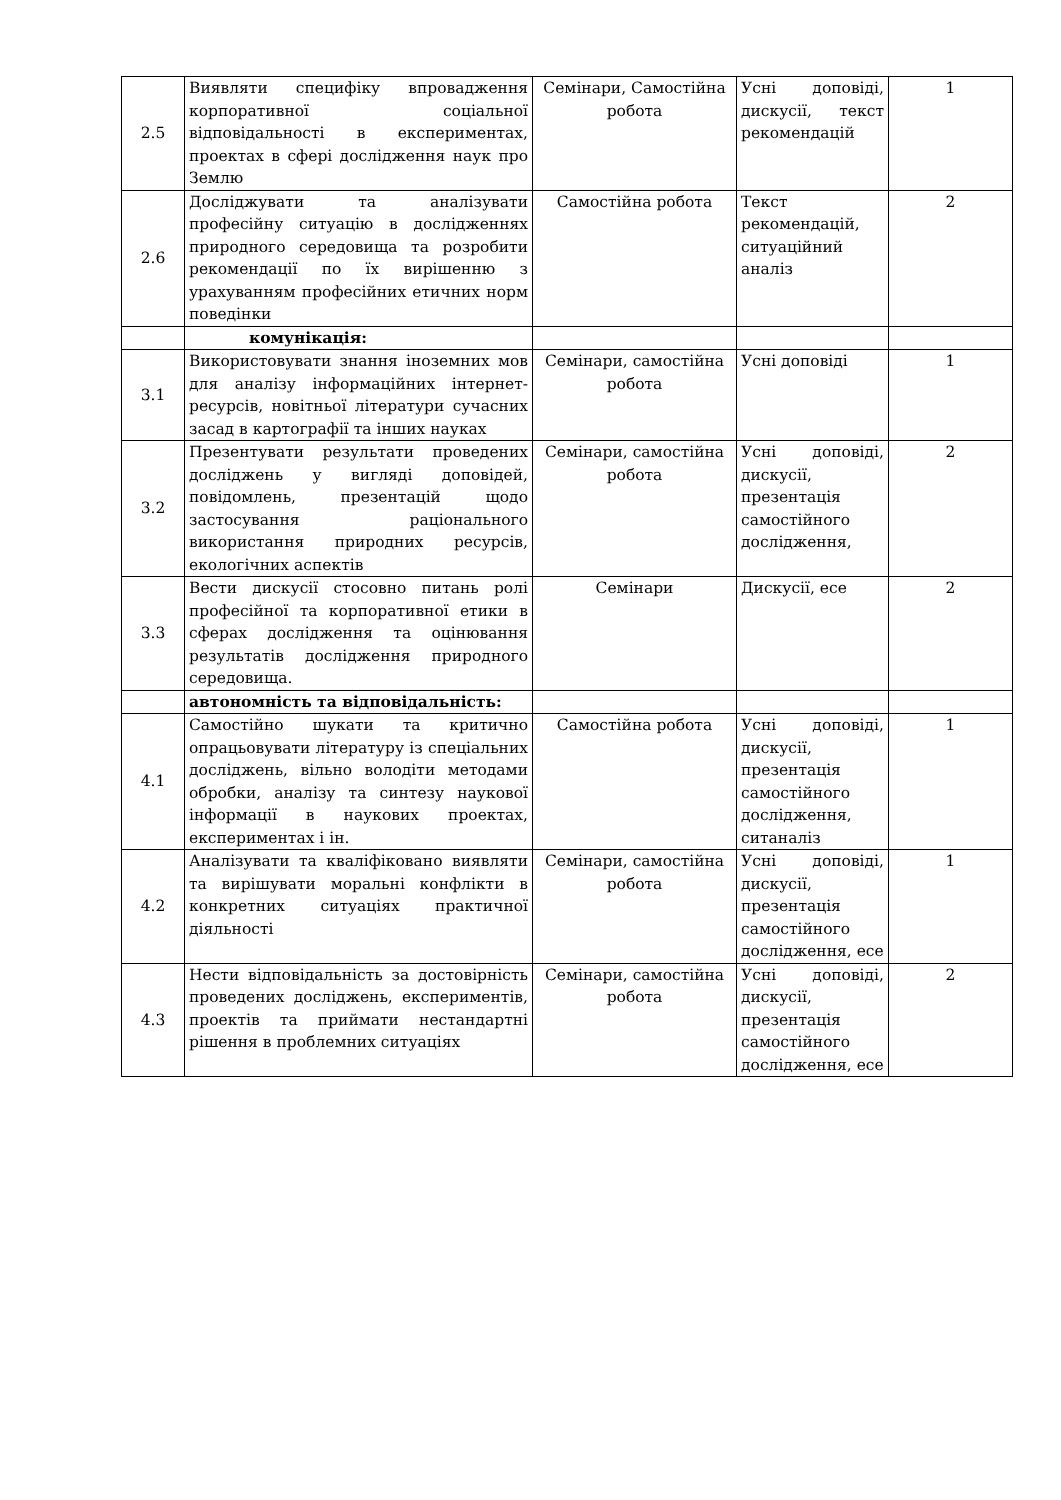| 2.5 | Виявляти специфіку впровадження корпоративної соціальної відповідальності в експериментах, проектах в сфері дослідження наук про Землю | Семінари, Самостійна робота | Усні доповіді, дискусії, текст рекомендацій | 1 |
| 2.6 | Досліджувати та аналізувати професійну ситуацію в дослідженнях природного середовища та розробити рекомендації по їх вирішенню з урахуванням професійних етичних норм поведінки | Самостійна робота | Текст рекомендацій, ситуаційний аналіз | 2 |
| | комунікація: | | | |
| 3.1 | Використовувати знання іноземних мов для аналізу інформаційних інтернет-ресурсів, новітньої літератури сучасних засад в картографії та інших науках | Семінари, самостійна робота | Усні доповіді | 1 |
| 3.2 | Презентувати результати проведених досліджень у вигляді доповідей, повідомлень, презентацій щодо застосування раціонального використання природних ресурсів, екологічних аспектів | Семінари, самостійна робота | Усні доповіді, дискусії, презентація самостійного дослідження, | 2 |
| 3.3 | Вести дискусії стосовно питань ролі професійної та корпоративної етики в сферах дослідження та оцінювання результатів дослідження природного середовища. | Семінари | Дискусії, есе | 2 |
| | автономність та відповідальність: | | | |
| 4.1 | Самостійно шукати та критично опрацьовувати літературу із спеціальних досліджень, вільно володіти методами обробки, аналізу та синтезу наукової інформації в наукових проектах, експериментах і ін. | Самостійна робота | Усні доповіді, дискусії, презентація самостійного дослідження, ситаналіз | 1 |
| 4.2 | Аналізувати та кваліфіковано виявляти та вирішувати моральні конфлікти в конкретних ситуаціях практичної діяльності | Семінари, самостійна робота | Усні доповіді, дискусії, презентація самостійного дослідження, есе | 1 |
| 4.3 | Нести відповідальність за достовірність проведених досліджень, експериментів, проектів та приймати нестандартні рішення в проблемних ситуаціях | Семінари, самостійна робота | Усні доповіді, дискусії, презентація самостійного дослідження, есе | 2 |